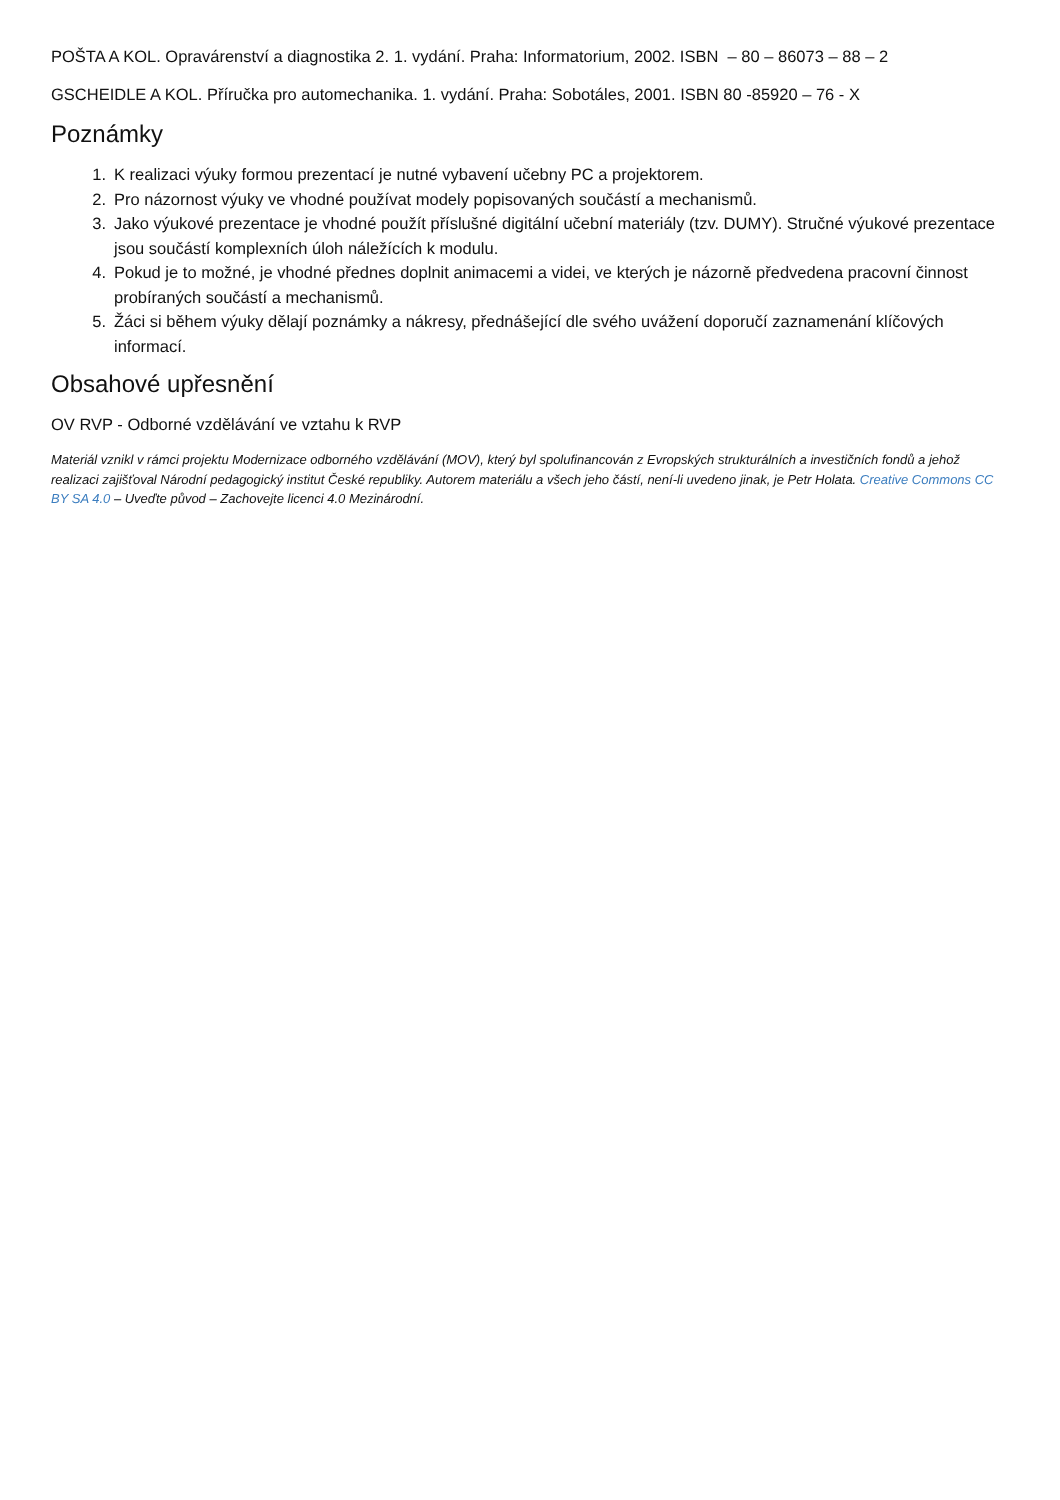POŠTA A KOL. Opravárenství a diagnostika 2. 1. vydání. Praha: Informatorium, 2002. ISBN – 80 – 86073 – 88 – 2
GSCHEIDLE A KOL. Příručka pro automechanika. 1. vydání. Praha: Sobotáles, 2001. ISBN 80 -85920 – 76 - X
Poznámky
1. K realizaci výuky formou prezentací je nutné vybavení učebny PC a projektorem.
2. Pro názornost výuky ve vhodné používat modely popisovaných součástí a mechanismů.
3. Jako výukové prezentace je vhodné použít příslušné digitální učební materiály (tzv. DUMY). Stručné výukové prezentace jsou součástí komplexních úloh náležících k modulu.
4. Pokud je to možné, je vhodné přednes doplnit animacemi a videi, ve kterých je názorně předvedena pracovní činnost probíraných součástí a mechanismů.
5. Žáci si během výuky dělají poznámky a nákresy, přednášející dle svého uvážení doporučí zaznamenání klíčových informací.
Obsahové upřesnění
OV RVP - Odborné vzdělávání ve vztahu k RVP
Materiál vznikl v rámci projektu Modernizace odborného vzdělávání (MOV), který byl spolufinancován z Evropských strukturálních a investičních fondů a jehož realizaci zajišťoval Národní pedagogický institut České republiky. Autorem materiálu a všech jeho částí, není-li uvedeno jinak, je Petr Holata. Creative Commons CC BY SA 4.0 – Uveďte původ – Zachovejte licenci 4.0 Mezinárodní.